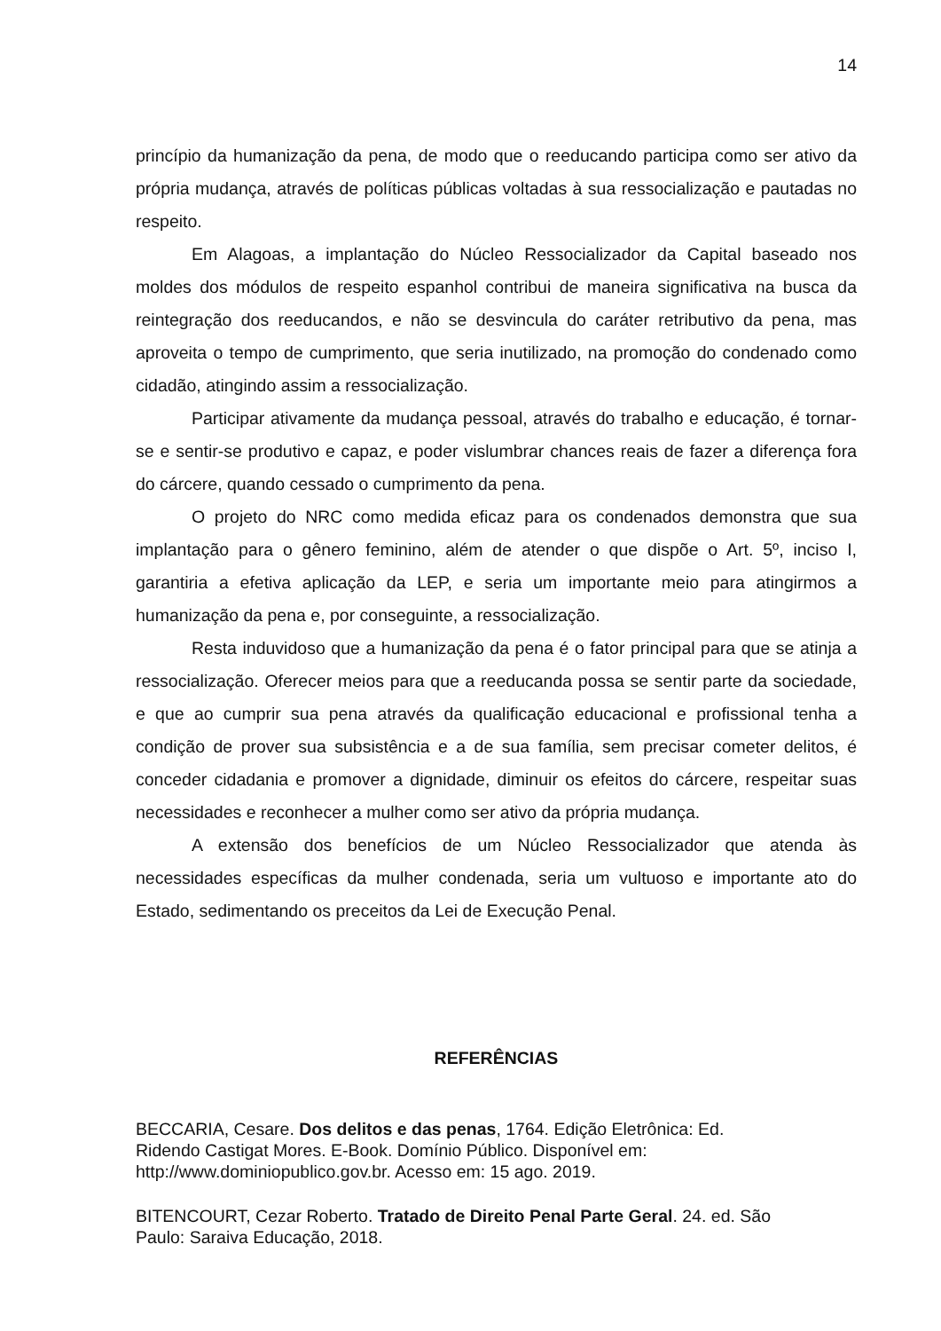14
princípio da humanização da pena, de modo que o reeducando participa como ser ativo da própria mudança, através de políticas públicas voltadas à sua ressocialização e pautadas no respeito.
Em Alagoas, a implantação do Núcleo Ressocializador da Capital baseado nos moldes dos módulos de respeito espanhol contribui de maneira significativa na busca da reintegração dos reeducandos, e não se desvincula do caráter retributivo da pena, mas aproveita o tempo de cumprimento, que seria inutilizado, na promoção do condenado como cidadão, atingindo assim a ressocialização.
Participar ativamente da mudança pessoal, através do trabalho e educação, é tornar-se e sentir-se produtivo e capaz, e poder vislumbrar chances reais de fazer a diferença fora do cárcere, quando cessado o cumprimento da pena.
O projeto do NRC como medida eficaz para os condenados demonstra que sua implantação para o gênero feminino, além de atender o que dispõe o Art. 5º, inciso I, garantiria a efetiva aplicação da LEP, e seria um importante meio para atingirmos a humanização da pena e, por conseguinte, a ressocialização.
Resta induvidoso que a humanização da pena é o fator principal para que se atinja a ressocialização. Oferecer meios para que a reeducanda possa se sentir parte da sociedade, e que ao cumprir sua pena através da qualificação educacional e profissional tenha a condição de prover sua subsistência e a de sua família, sem precisar cometer delitos, é conceder cidadania e promover a dignidade, diminuir os efeitos do cárcere, respeitar suas necessidades e reconhecer a mulher como ser ativo da própria mudança.
A extensão dos benefícios de um Núcleo Ressocializador que atenda às necessidades específicas da mulher condenada, seria um vultuoso e importante ato do Estado, sedimentando os preceitos da Lei de Execução Penal.
REFERÊNCIAS
BECCARIA, Cesare. Dos delitos e das penas, 1764. Edição Eletrônica: Ed.
Ridendo Castigat Mores. E-Book. Domínio Público. Disponível em:
http://www.dominiopublico.gov.br. Acesso em: 15 ago. 2019.
BITENCOURT, Cezar Roberto. Tratado de Direito Penal Parte Geral. 24. ed. São
Paulo: Saraiva Educação, 2018.